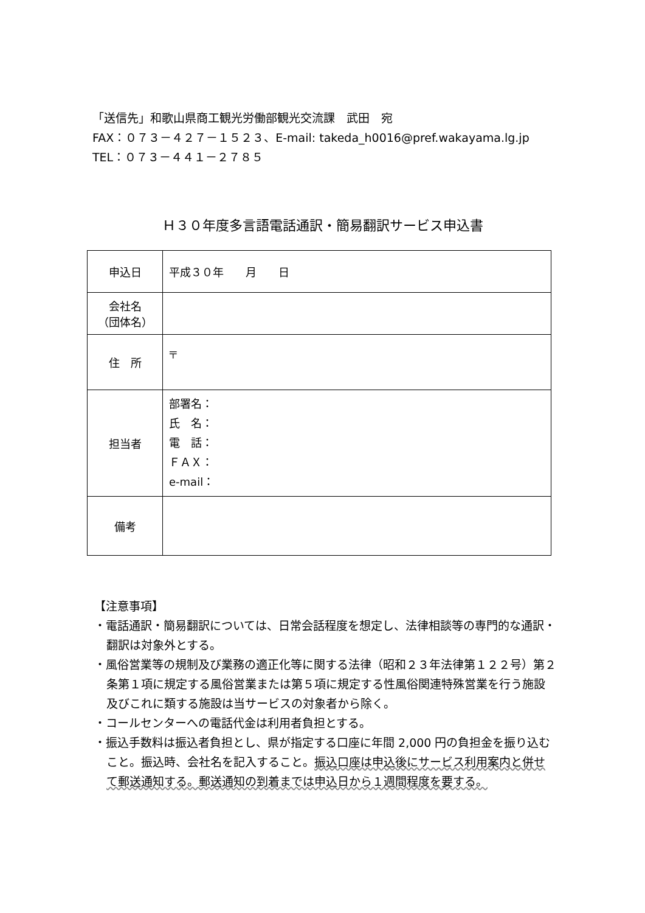「送信先」和歌山県商工観光労働部観光交流課　武田　宛
FAX：０７３－４２７－１５２３、E-mail: takeda_h0016@pref.wakayama.lg.jp
TEL：０７３－４４１－２７８５
Ｈ３０年度多言語電話通訳・簡易翻訳サービス申込書
| 申込日 | 平成３０年 月 日 |
| 会社名 （団体名） | |
| 住 所 | 〒 |
| 担当者 | 部署名： 氏 名： 電 話： ＦＡＸ： e-mail： |
| 備考 | |
【注意事項】
・電話通訳・簡易翻訳については、日常会話程度を想定し、法律相談等の専門的な通訳・翻訳は対象外とする。
・風俗営業等の規制及び業務の適正化等に関する法律（昭和２３年法律第１２２号）第２条第１項に規定する風俗営業または第５項に規定する性風俗関連特殊営業を行う施設及びこれに類する施設は当サービスの対象者から除く。
・コールセンターへの電話代金は利用者負担とする。
・振込手数料は振込者負担とし、県が指定する口座に年間 2,000 円の負担金を振り込むこと。振込時、会社名を記入すること。振込口座は申込後にサービス利用案内と併せて郵送通知する。郵送通知の到着までは申込日から１週間程度を要する。